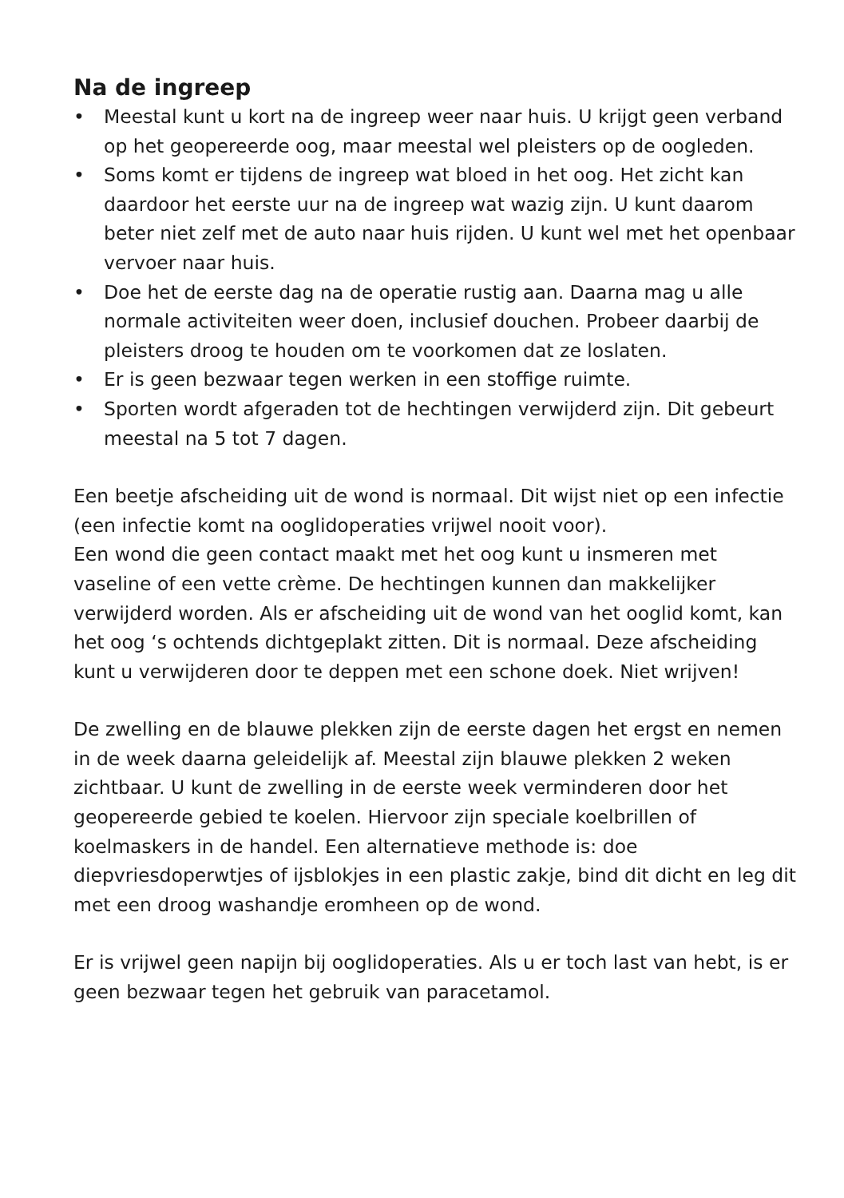Na de ingreep
• Meestal kunt u kort na de ingreep weer naar huis. U krijgt geen verband op het geopereerde oog, maar meestal wel pleisters op de oogleden.
• Soms komt er tijdens de ingreep wat bloed in het oog. Het zicht kan daardoor het eerste uur na de ingreep wat wazig zijn. U kunt daarom beter niet zelf met de auto naar huis rijden. U kunt wel met het openbaar vervoer naar huis.
• Doe het de eerste dag na de operatie rustig aan. Daarna mag u alle normale activiteiten weer doen, inclusief douchen. Probeer daarbij de pleisters droog te houden om te voorkomen dat ze loslaten.
• Er is geen bezwaar tegen werken in een stoffige ruimte.
• Sporten wordt afgeraden tot de hechtingen verwijderd zijn. Dit gebeurt meestal na 5 tot 7 dagen.
Een beetje afscheiding uit de wond is normaal. Dit wijst niet op een infectie (een infectie komt na ooglidoperaties vrijwel nooit voor).
Een wond die geen contact maakt met het oog kunt u insmeren met vaseline of een vette crème. De hechtingen kunnen dan makkelijker verwijderd worden. Als er afscheiding uit de wond van het ooglid komt, kan het oog ‘s ochtends dichtgeplakt zitten. Dit is normaal. Deze afscheiding kunt u verwijderen door te deppen met een schone doek. Niet wrijven!
De zwelling en de blauwe plekken zijn de eerste dagen het ergst en nemen in de week daarna geleidelijk af. Meestal zijn blauwe plekken 2 weken zichtbaar. U kunt de zwelling in de eerste week verminderen door het geopereerde gebied te koelen. Hiervoor zijn speciale koelbrillen of koelmaskers in de handel. Een alternatieve methode is: doe diepvriesdoperwtjes of ijsblokjes in een plastic zakje, bind dit dicht en leg dit met een droog washandje eromheen op de wond.
Er is vrijwel geen napijn bij ooglidoperaties. Als u er toch last van hebt, is er geen bezwaar tegen het gebruik van paracetamol.